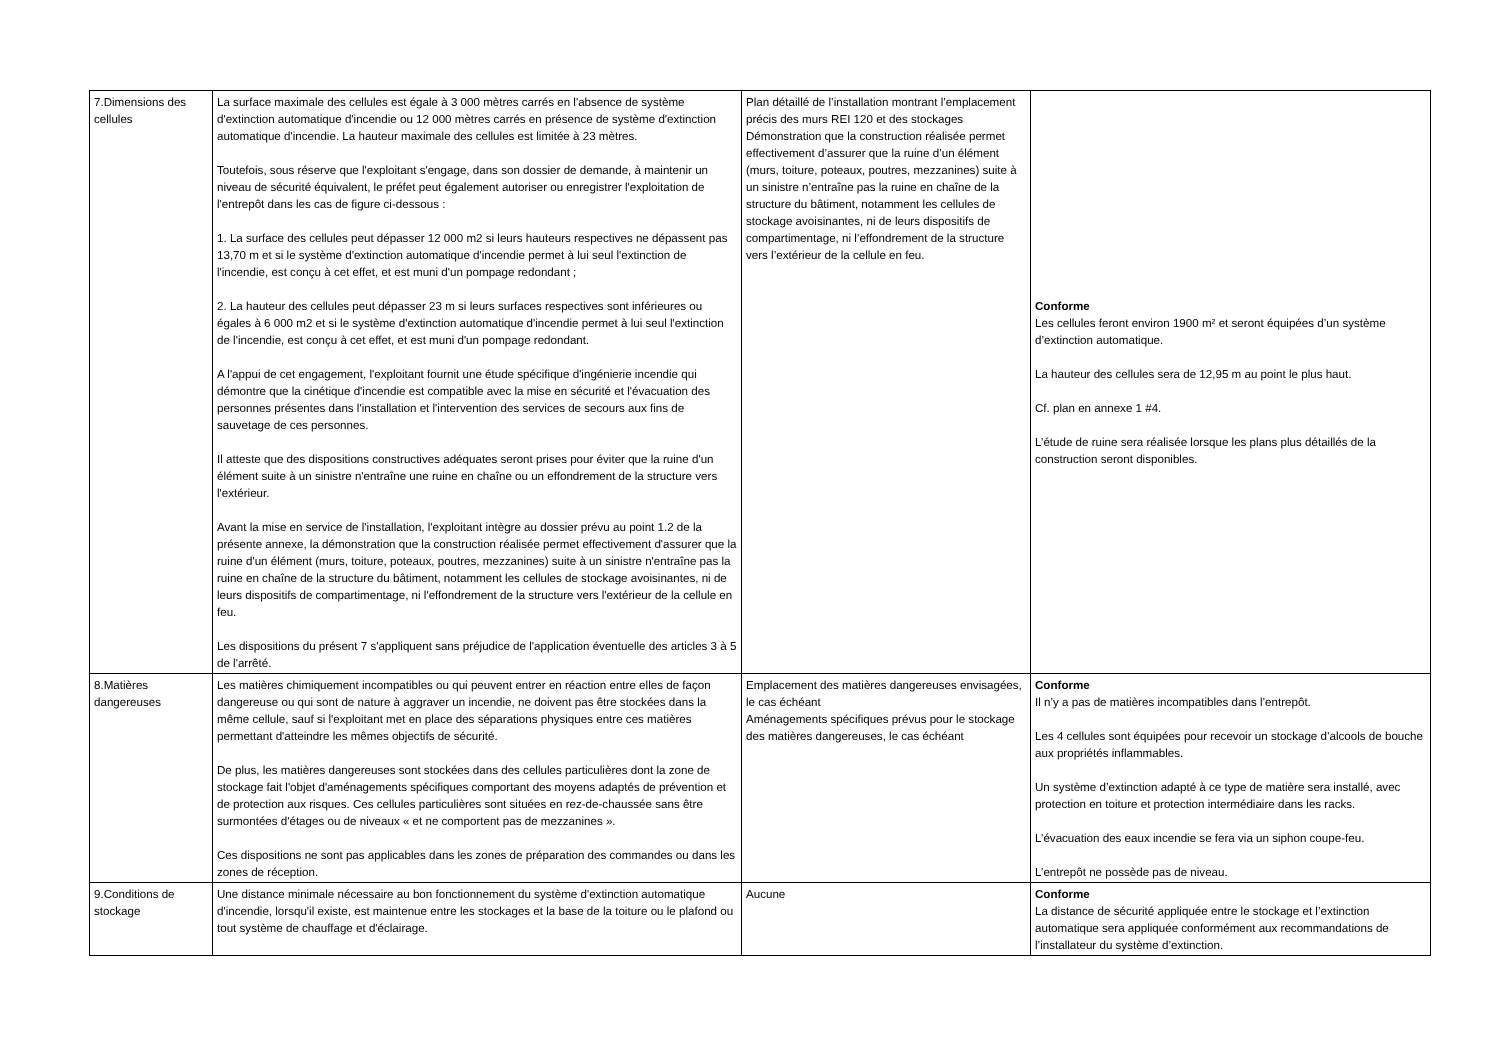| 7.Dimensions des cellules | La surface maximale des cellules est égale à 3 000 mètres carrés en l'absence de système d'extinction automatique d'incendie ou 12 000 mètres carrés en présence de système d'extinction automatique d'incendie. La hauteur maximale des cellules est limitée à 23 mètres. Toutefois, sous réserve que l'exploitant s'engage, dans son dossier de demande, à maintenir un niveau de sécurité équivalent, le préfet peut également autoriser ou enregistrer l'exploitation de l'entrepôt dans les cas de figure ci-dessous : 1. La surface des cellules peut dépasser 12 000 m2 si leurs hauteurs respectives ne dépassent pas 13,70 m et si le système d'extinction automatique d'incendie permet à lui seul l'extinction de l'incendie, est conçu à cet effet, et est muni d'un pompage redondant ; 2. La hauteur des cellules peut dépasser 23 m si leurs surfaces respectives sont inférieures ou égales à 6 000 m2 et si le système d'extinction automatique d'incendie permet à lui seul l'extinction de l'incendie, est conçu à cet effet, et est muni d'un pompage redondant. A l'appui de cet engagement, l'exploitant fournit une étude spécifique d'ingénierie incendie qui démontre que la cinétique d'incendie est compatible avec la mise en sécurité et l'évacuation des personnes présentes dans l'installation et l'intervention des services de secours aux fins de sauvetage de ces personnes. Il atteste que des dispositions constructives adéquates seront prises pour éviter que la ruine d'un élément suite à un sinistre n'entraîne une ruine en chaîne ou un effondrement de la structure vers l'extérieur. Avant la mise en service de l'installation, l'exploitant intègre au dossier prévu au point 1.2 de la présente annexe, la démonstration que la construction réalisée permet effectivement d'assurer que la ruine d'un élément (murs, toiture, poteaux, poutres, mezzanines) suite à un sinistre n'entraîne pas la ruine en chaîne de la structure du bâtiment, notamment les cellules de stockage avoisinantes, ni de leurs dispositifs de compartimentage, ni l'effondrement de la structure vers l'extérieur de la cellule en feu. Les dispositions du présent 7 s'appliquent sans préjudice de l'application éventuelle des articles 3 à 5 de l'arrêté. | Plan détaillé de l’installation montrant l’emplacement précis des murs REI 120 et des stockages Démonstration que la construction réalisée permet effectivement d’assurer que la ruine d’un élément (murs, toiture, poteaux, poutres, mezzanines) suite à un sinistre n’entraîne pas la ruine en chaîne de la structure du bâtiment, notamment les cellules de stockage avoisinantes, ni de leurs dispositifs de compartimentage, ni l’effondrement de la structure vers l’extérieur de la cellule en feu. | Conforme Les cellules feront environ 1900 m² et seront équipées d’un système d’extinction automatique. La hauteur des cellules sera de 12,95 m au point le plus haut. Cf. plan en annexe 1 #4. L’étude de ruine sera réalisée lorsque les plans plus détaillés de la construction seront disponibles. |
| 8.Matières dangereuses | Les matières chimiquement incompatibles ou qui peuvent entrer en réaction entre elles de façon dangereuse ou qui sont de nature à aggraver un incendie, ne doivent pas être stockées dans la même cellule, sauf si l'exploitant met en place des séparations physiques entre ces matières permettant d'atteindre les mêmes objectifs de sécurité. De plus, les matières dangereuses sont stockées dans des cellules particulières dont la zone de stockage fait l'objet d'aménagements spécifiques comportant des moyens adaptés de prévention et de protection aux risques. Ces cellules particulières sont situées en rez-de-chaussée sans être surmontées d'étages ou de niveaux « et ne comportent pas de mezzanines ». Ces dispositions ne sont pas applicables dans les zones de préparation des commandes ou dans les zones de réception. | Emplacement des matières dangereuses envisagées, le cas échéant Aménagements spécifiques prévus pour le stockage des matières dangereuses, le cas échéant | Conforme Il n’y a pas de matières incompatibles dans l’entrepôt. Les 4 cellules sont équipées pour recevoir un stockage d’alcools de bouche aux propriétés inflammables. Un système d’extinction adapté à ce type de matière sera installé, avec protection en toiture et protection intermédiaire dans les racks. L’évacuation des eaux incendie se fera via un siphon coupe-feu. L’entrepôt ne possède pas de niveau. |
| 9.Conditions de stockage | Une distance minimale nécessaire au bon fonctionnement du système d'extinction automatique d'incendie, lorsqu'il existe, est maintenue entre les stockages et la base de la toiture ou le plafond ou tout système de chauffage et d'éclairage. | Aucune | Conforme La distance de sécurité appliquée entre le stockage et l’extinction automatique sera appliquée conformément aux recommandations de l’installateur du système d’extinction. |